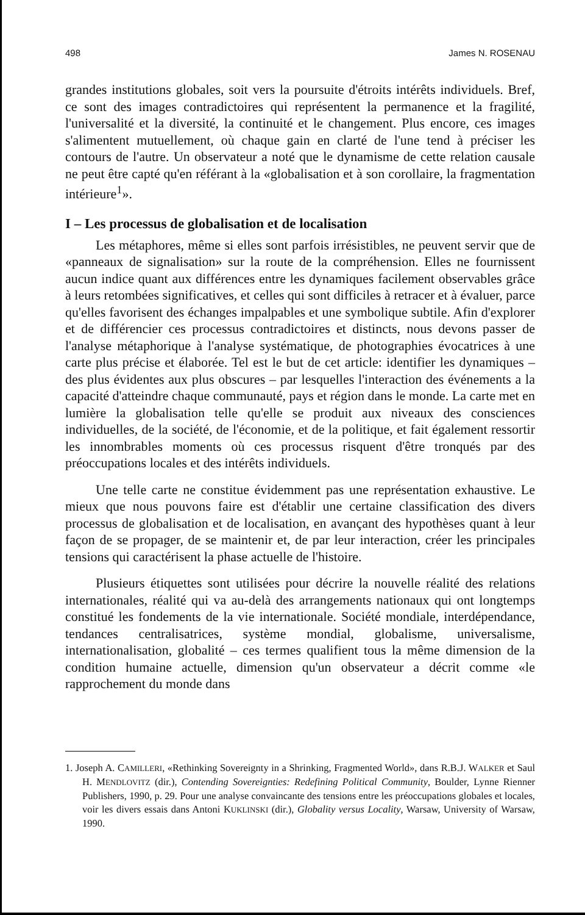498 James N. ROSENAU
grandes institutions globales, soit vers la poursuite d'étroits intérêts individuels. Bref, ce sont des images contradictoires qui représentent la permanence et la fragilité, l'universalité et la diversité, la continuité et le changement. Plus encore, ces images s'alimentent mutuellement, où chaque gain en clarté de l'une tend à préciser les contours de l'autre. Un observateur a noté que le dynamisme de cette relation causale ne peut être capté qu'en référant à la «globalisation et à son corollaire, la fragmentation intérieure<sup>1</sup>».
I – Les processus de globalisation et de localisation
Les métaphores, même si elles sont parfois irrésistibles, ne peuvent servir que de «panneaux de signalisation» sur la route de la compréhension. Elles ne fournissent aucun indice quant aux différences entre les dynamiques facilement observables grâce à leurs retombées significatives, et celles qui sont difficiles à retracer et à évaluer, parce qu'elles favorisent des échanges impalpables et une symbolique subtile. Afin d'explorer et de différencier ces processus contradictoires et distincts, nous devons passer de l'analyse métaphorique à l'analyse systématique, de photographies évocatrices à une carte plus précise et élaborée. Tel est le but de cet article: identifier les dynamiques – des plus évidentes aux plus obscures – par lesquelles l'interaction des événements a la capacité d'atteindre chaque communauté, pays et région dans le monde. La carte met en lumière la globalisation telle qu'elle se produit aux niveaux des consciences individuelles, de la société, de l'économie, et de la politique, et fait également ressortir les innombrables moments où ces processus risquent d'être tronqués par des préoccupations locales et des intérêts individuels.
Une telle carte ne constitue évidemment pas une représentation exhaustive. Le mieux que nous pouvons faire est d'établir une certaine classification des divers processus de globalisation et de localisation, en avançant des hypothèses quant à leur façon de se propager, de se maintenir et, de par leur interaction, créer les principales tensions qui caractérisent la phase actuelle de l'histoire.
Plusieurs étiquettes sont utilisées pour décrire la nouvelle réalité des relations internationales, réalité qui va au-delà des arrangements nationaux qui ont longtemps constitué les fondements de la vie internationale. Société mondiale, interdépendance, tendances centralisatrices, système mondial, globalisme, universalisme, internationalisation, globalité – ces termes qualifient tous la même dimension de la condition humaine actuelle, dimension qu'un observateur a décrit comme «le rapprochement du monde dans
1. Joseph A. CAMILLERI, «Rethinking Sovereignty in a Shrinking, Fragmented World», dans R.B.J. WALKER et Saul H. MENDLOVITZ (dir.), Contending Sovereignties: Redefining Political Community, Boulder, Lynne Rienner Publishers, 1990, p. 29. Pour une analyse convaincante des tensions entre les préoccupations globales et locales, voir les divers essais dans Antoni KUKLINSKI (dir.), Globality versus Locality, Warsaw, University of Warsaw, 1990.